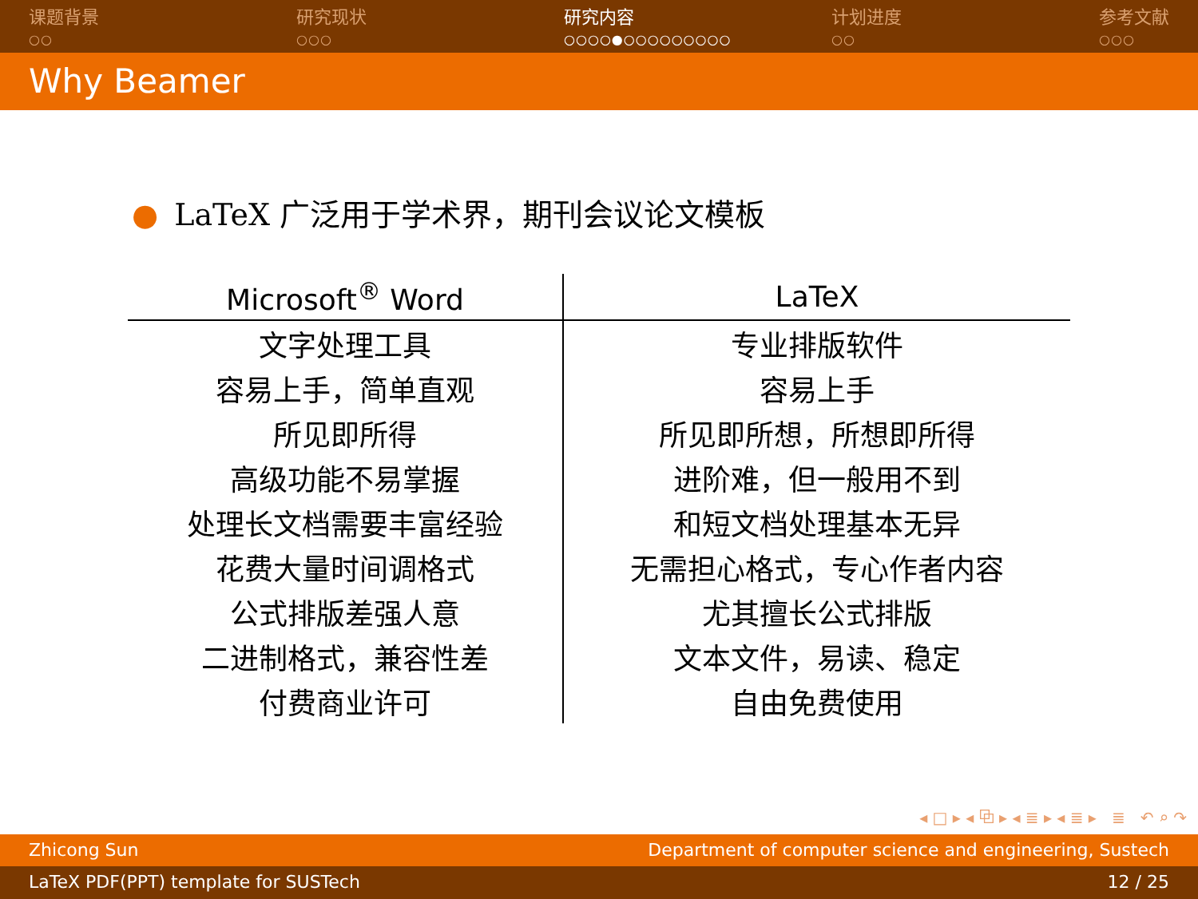课题背景
○○
研究现状
○○○
研究内容
○○○○●○○○○○○○○○
计划进度
○○
参考文献
○○○
Why Beamer
● LaTeX 广泛用于学术界，期刊会议论文模板
| Microsoft<sup>®</sup> Word | LaTeX |
| --- | --- |
| 文字处理工具 | 专业排版软件 |
| 容易上手，简单直观 | 容易上手 |
| 所见即所得 | 所见即所想，所想即所得 |
| 高级功能不易掌握 | 进阶难，但一般用不到 |
| 处理长文档需要丰富经验 | 和短文档处理基本无异 |
| 花费大量时间调格式 | 无需担心格式，专心作者内容 |
| 公式排版差强人意 | 尤其擅长公式排版 |
| 二进制格式，兼容性差 | 文本文件，易读、稳定 |
| 付费商业许可 | 自由免费使用 |
◂ □ ▸ ◂ ⧉ ▸ ◂ ≣ ▸ ◂ ≣ ▸ ≣ ↶ ⌕ ↷
Zhicong Sun Department of computer science and engineering, Sustech
LaTeX PDF(PPT) template for SUSTech 12 / 25